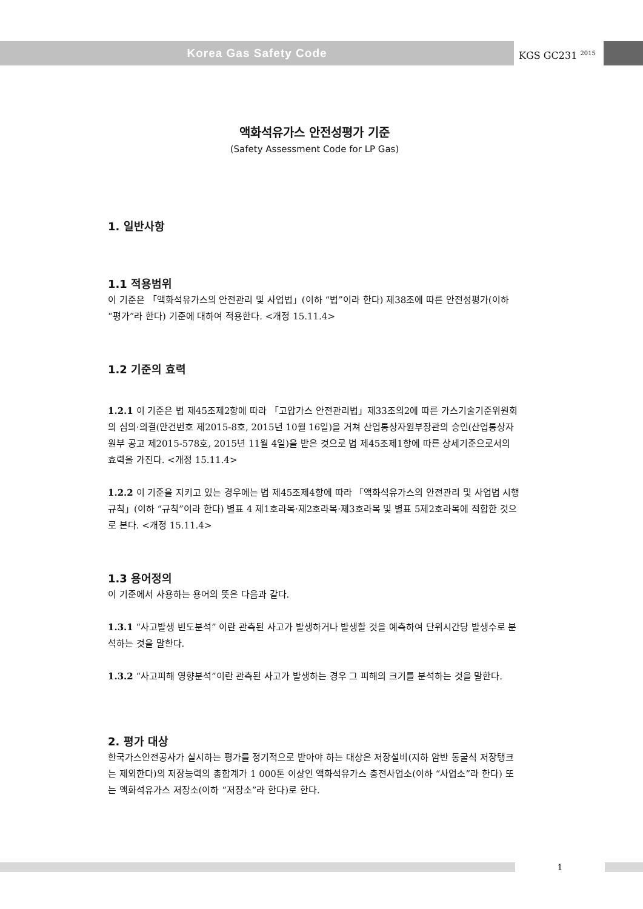Korea Gas Safety Code
KGS GC231 <sup>2015</sup>
액화석유가스 안전성평가 기준
(Safety Assessment Code for LP Gas)
1. 일반사항
1.1 적용범위
이 기준은 「액화석유가스의 안전관리 및 사업법」(이하 “법”이라 한다) 제38조에 따른 안전성평가(이하 “평가”라 한다) 기준에 대하여 적용한다. <개정 15.11.4>
1.2 기준의 효력
1.2.1 이 기준은 법 제45조제2항에 따라 「고압가스 안전관리법」제33조의2에 따른 가스기술기준위원회의 심의·의결(안건번호 제2015-8호, 2015년 10월 16일)을 거쳐 산업통상자원부장관의 승인(산업통상자원부 공고 제2015-578호, 2015년 11월 4일)을 받은 것으로 법 제45조제1항에 따른 상세기준으로서의 효력을 가진다. <개정 15.11.4>
1.2.2 이 기준을 지키고 있는 경우에는 법 제45조제4항에 따라 「액화석유가스의 안전관리 및 사업법 시행규칙」(이하 “규칙”이라 한다) 별표 4 제1호라목·제2호라목·제3호라목 및 별표 5제2호라목에 적합한 것으로 본다. <개정 15.11.4>
1.3 용어정의
이 기준에서 사용하는 용어의 뜻은 다음과 같다.
1.3.1 “사고발생 빈도분석” 이란 관측된 사고가 발생하거나 발생할 것을 예측하여 단위시간당 발생수로 분석하는 것을 말한다.
1.3.2 “사고피해 영향분석”이란 관측된 사고가 발생하는 경우 그 피해의 크기를 분석하는 것을 말한다.
2. 평가 대상
한국가스안전공사가 실시하는 평가를 정기적으로 받아야 하는 대상은 저장설비(지하 암반 동굴식 저장탱크는 제외한다)의 저장능력의 총합계가 1 000톤 이상인 액화석유가스 충전사업소(이하 “사업소”라 한다) 또는 액화석유가스 저장소(이하 “저장소”라 한다)로 한다.
1